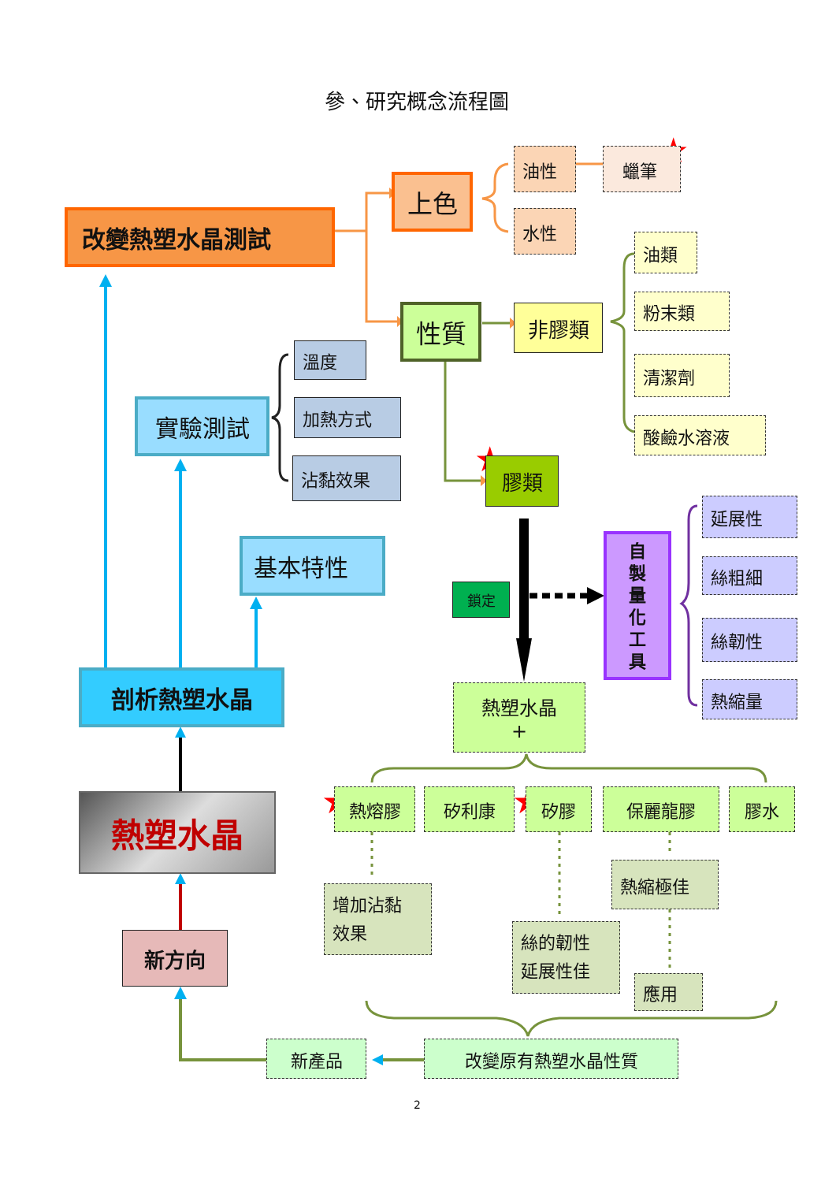★
★
★
★
★
參、研究概念流程圖
改變熱塑水晶測試
上色
油性
蠟筆
水性
性質
非膠類
油類
粉末類
清潔劑
酸鹼水溶液
溫度
加熱方式
沾黏效果
實驗測試
膠類
基本特性
鎖定
自
製
量
化
工
具
延展性
絲粗細
絲韌性
熱縮量
剖析熱塑水晶
熱塑水晶
+
熱熔膠
矽利康
矽膠
保麗龍膠
膠水
熱塑水晶
增加沾黏
效果
熱縮極佳
絲的韌性
延展性佳
應用
新方向
新產品
改變原有熱塑水晶性質
2